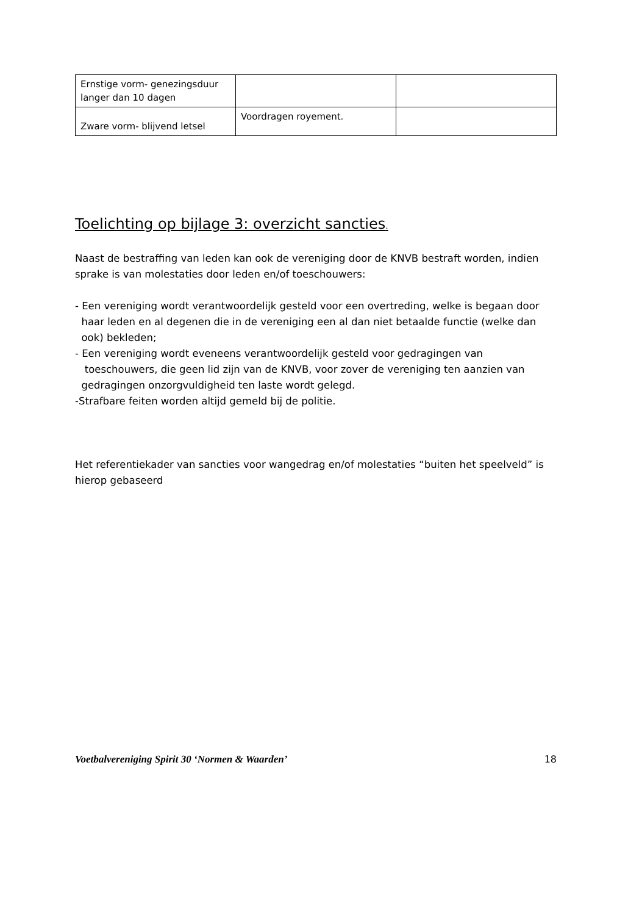| Ernstige vorm- genezingsduur langer dan 10 dagen | | |
| Zware vorm- blijvend letsel | Voordragen royement. | |
Toelichting op bijlage 3: overzicht sancties.
Naast de bestraffing van leden kan ook de vereniging door de KNVB bestraft worden, indien sprake is van molestaties door leden en/of toeschouwers:
- Een vereniging wordt verantwoordelijk gesteld voor een overtreding, welke is begaan door
haar leden en al degenen die in de vereniging een al dan niet betaalde functie (welke dan
ook) bekleden;
- Een vereniging wordt eveneens verantwoordelijk gesteld voor gedragingen van
toeschouwers, die geen lid zijn van de KNVB, voor zover de vereniging ten aanzien van
gedragingen onzorgvuldigheid ten laste wordt gelegd.
-Strafbare feiten worden altijd gemeld bij de politie.
Het referentiekader van sancties voor wangedrag en/of molestaties “buiten het speelveld” is hierop gebaseerd
Voetbalvereniging Spirit 30 ‘Normen & Waarden’ 18